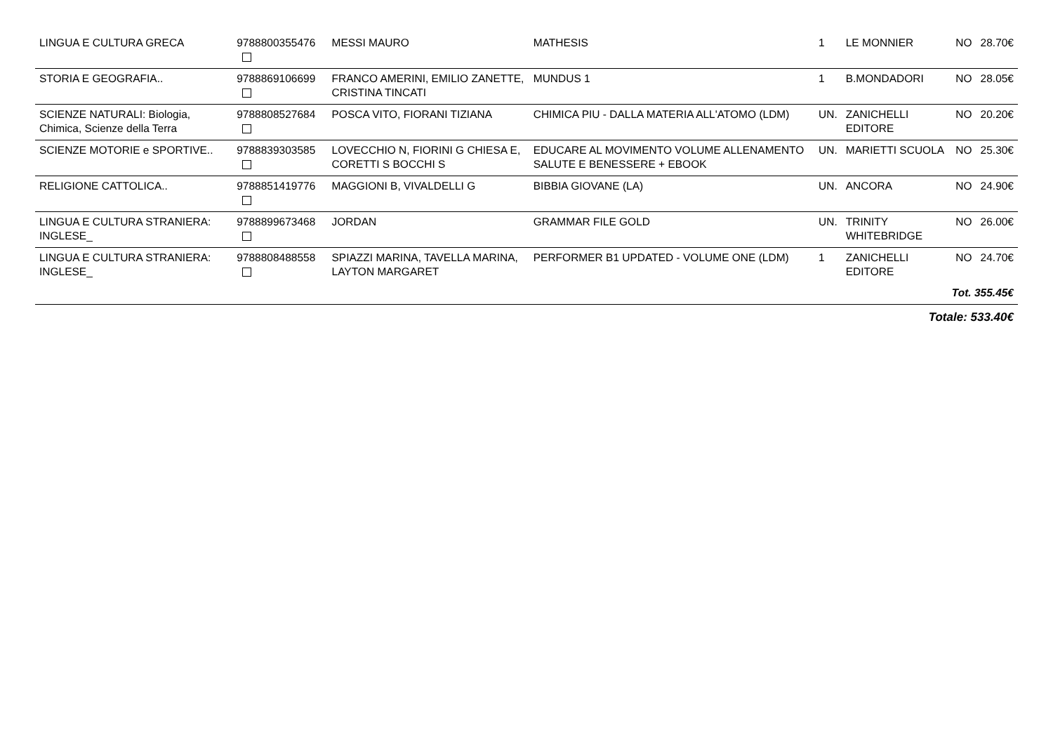| LINGUA E CULTURA GRECA | 9788800355476 | MESSI MAURO | MATHESIS | 1 | LE MONNIER | NO | 28.70€ |
| STORIA E GEOGRAFIA.. | 9788869106699 | FRANCO AMERINI, EMILIO ZANETTE, CRISTINA TINCATI | MUNDUS 1 | 1 | B.MONDADORI | NO | 28.05€ |
| SCIENZE NATURALI: Biologia, Chimica, Scienze della Terra | 9788808527684 | POSCA VITO, FIORANI TIZIANA | CHIMICA PIU - DALLA MATERIA ALL'ATOMO (LDM) | UN. | ZANICHELLI EDITORE | NO | 20.20€ |
| SCIENZE MOTORIE e SPORTIVE.. | 9788839303585 | LOVECCHIO N, FIORINI G CHIESA E, CORETTI S BOCCHI S | EDUCARE AL MOVIMENTO VOLUME ALLENAMENTO SALUTE E BENESSERE + EBOOK | UN. | MARIETTI SCUOLA | NO | 25.30€ |
| RELIGIONE CATTOLICA.. | 9788851419776 | MAGGIONI B, VIVALDELLI G | BIBBIA GIOVANE (LA) | UN. | ANCORA | NO | 24.90€ |
| LINGUA E CULTURA STRANIERA: INGLESE_ | 9788899673468 | JORDAN | GRAMMAR FILE GOLD | UN. | TRINITY WHITEBRIDGE | NO | 26.00€ |
| LINGUA E CULTURA STRANIERA: INGLESE_ | 9788808488558 | SPIAZZI MARINA, TAVELLA MARINA, LAYTON MARGARET | PERFORMER B1 UPDATED - VOLUME ONE (LDM) | 1 | ZANICHELLI EDITORE | NO | 24.70€ |
| Tot. 355.45€ | | | | | | | |
| Totale: 533.40€ | | | | | | | |